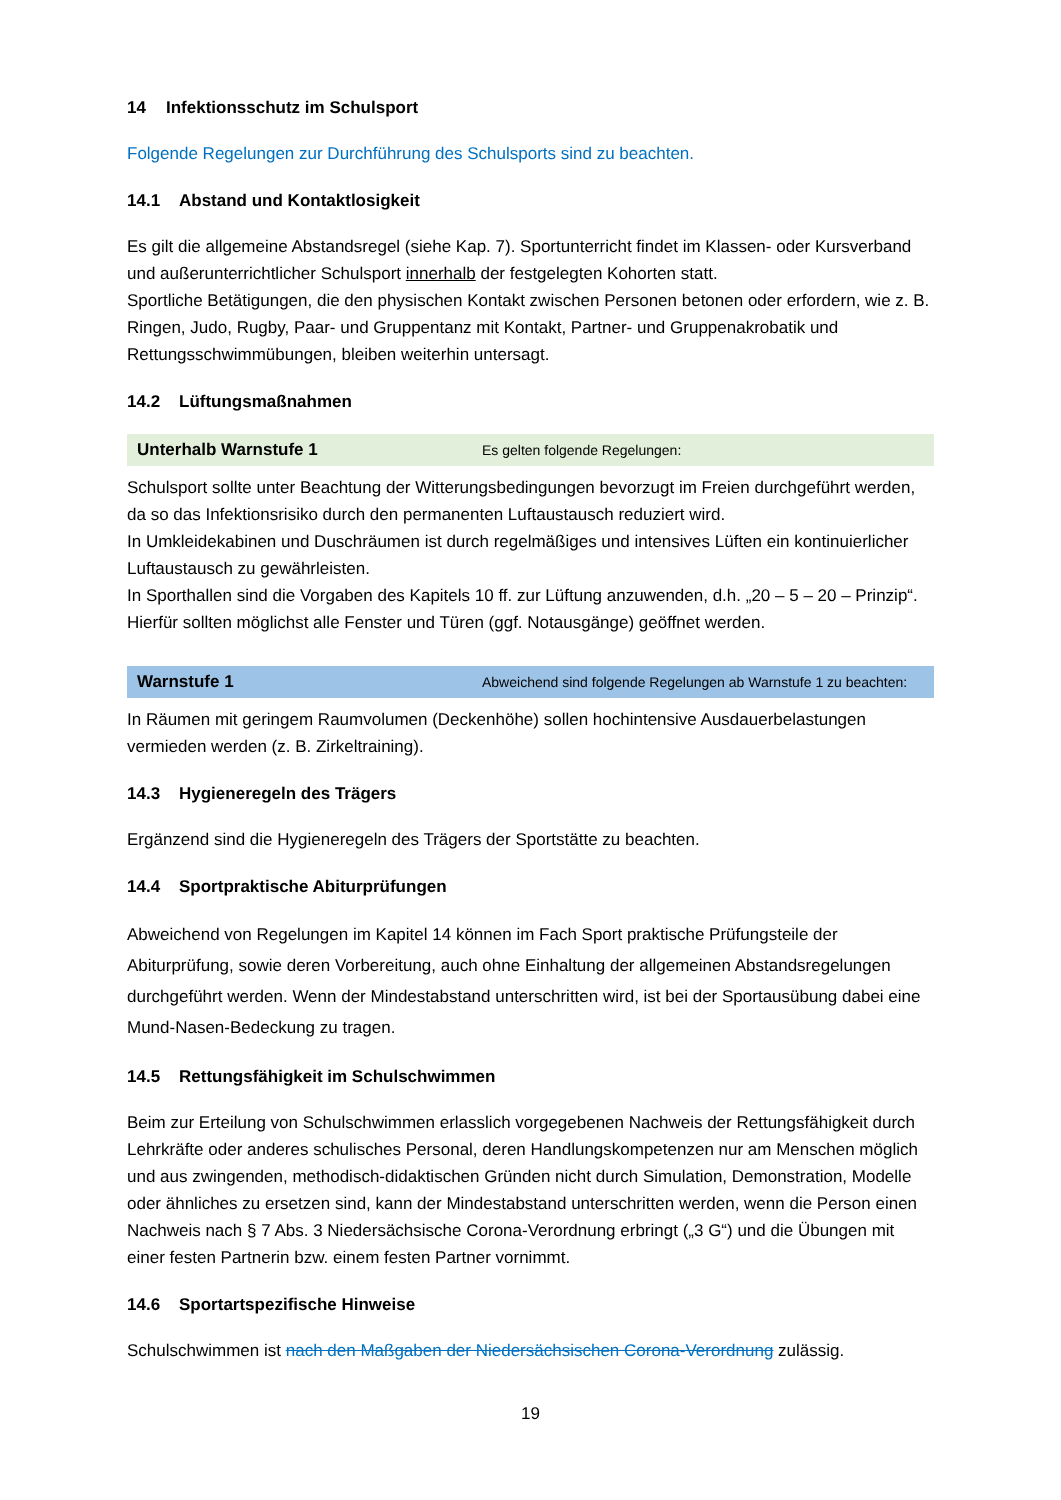14 Infektionsschutz im Schulsport
Folgende Regelungen zur Durchführung des Schulsports sind zu beachten.
14.1 Abstand und Kontaktlosigkeit
Es gilt die allgemeine Abstandsregel (siehe Kap. 7). Sportunterricht findet im Klassen- oder Kursverband und außerunterrichtlicher Schulsport innerhalb der festgelegten Kohorten statt.
Sportliche Betätigungen, die den physischen Kontakt zwischen Personen betonen oder erfordern, wie z. B. Ringen, Judo, Rugby, Paar- und Gruppentanz mit Kontakt, Partner- und Gruppenakrobatik und Rettungsschwimmübungen, bleiben weiterhin untersagt.
14.2 Lüftungsmaßnahmen
Unterhalb Warnstufe 1 Es gelten folgende Regelungen:
Schulsport sollte unter Beachtung der Witterungsbedingungen bevorzugt im Freien durchgeführt werden, da so das Infektionsrisiko durch den permanenten Luftaustausch reduziert wird.
In Umkleidekabinen und Duschräumen ist durch regelmäßiges und intensives Lüften ein kontinuierlicher Luftaustausch zu gewährleisten.
In Sporthallen sind die Vorgaben des Kapitels 10 ff. zur Lüftung anzuwenden, d.h. „20 – 5 – 20 – Prinzip“. Hierfür sollten möglichst alle Fenster und Türen (ggf. Notausgänge) geöffnet werden.
Warnstufe 1 Abweichend sind folgende Regelungen ab Warnstufe 1 zu beachten:
In Räumen mit geringem Raumvolumen (Deckenhöhe) sollen hochintensive Ausdauerbelastungen vermieden werden (z. B. Zirkeltraining).
14.3 Hygieneregeln des Trägers
Ergänzend sind die Hygieneregeln des Trägers der Sportstätte zu beachten.
14.4 Sportpraktische Abiturprüfungen
Abweichend von Regelungen im Kapitel 14 können im Fach Sport praktische Prüfungsteile der Abiturprüfung, sowie deren Vorbereitung, auch ohne Einhaltung der allgemeinen Abstandsregelungen durchgeführt werden. Wenn der Mindestabstand unterschritten wird, ist bei der Sportausübung dabei eine Mund-Nasen-Bedeckung zu tragen.
14.5 Rettungsfähigkeit im Schulschwimmen
Beim zur Erteilung von Schulschwimmen erlasslich vorgegebenen Nachweis der Rettungsfähigkeit durch Lehrkräfte oder anderes schulisches Personal, deren Handlungskompetenzen nur am Menschen möglich und aus zwingenden, methodisch-didaktischen Gründen nicht durch Simulation, Demonstration, Modelle oder ähnliches zu ersetzen sind, kann der Mindestabstand unterschritten werden, wenn die Person einen Nachweis nach § 7 Abs. 3 Niedersächsische Corona-Verordnung erbringt („3 G“) und die Übungen mit einer festen Partnerin bzw. einem festen Partner vornimmt.
14.6 Sportartspezifische Hinweise
Schulschwimmen ist nach den Maßgaben der Niedersächsischen Corona-Verordnung zulässig.
19